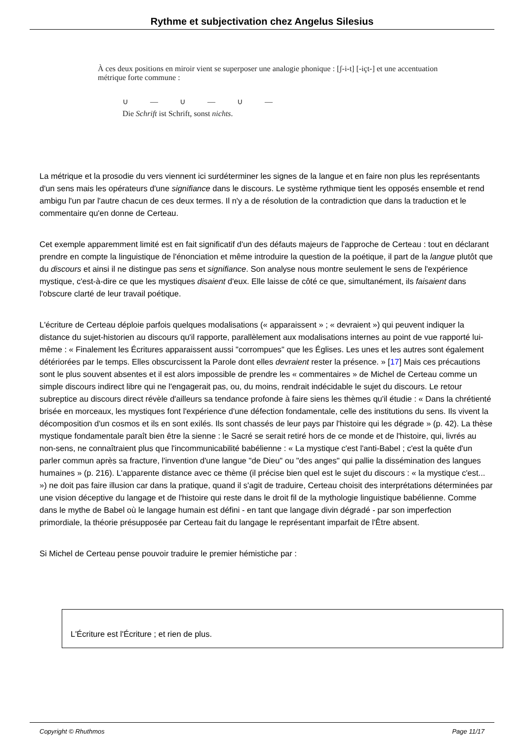Rythme et subjectivation chez Angelus Silesius
À ces deux positions en miroir vient se superposer une analogie phonique : [ʃ-i-t] [-içt-] et une accentuation métrique forte commune :
∪ — ∪ — ∪ —
Die Schrift ist Schrift, sonst nichts.
La métrique et la prosodie du vers viennent ici surdéterminer les signes de la langue et en faire non plus les représentants d'un sens mais les opérateurs d'une signifiance dans le discours. Le système rythmique tient les opposés ensemble et rend ambigu l'un par l'autre chacun de ces deux termes. Il n'y a de résolution de la contradiction que dans la traduction et le commentaire qu'en donne de Certeau.
Cet exemple apparemment limité est en fait significatif d'un des défauts majeurs de l'approche de Certeau : tout en déclarant prendre en compte la linguistique de l'énonciation et même introduire la question de la poétique, il part de la langue plutôt que du discours et ainsi il ne distingue pas sens et signifiance. Son analyse nous montre seulement le sens de l'expérience mystique, c'est-à-dire ce que les mystiques disaient d'eux. Elle laisse de côté ce que, simultanément, ils faisaient dans l'obscure clarté de leur travail poétique.
L'écriture de Certeau déploie parfois quelques modalisations (« apparaissent » ; « devraient ») qui peuvent indiquer la distance du sujet-historien au discours qu'il rapporte, parallèlement aux modalisations internes au point de vue rapporté lui-même : « Finalement les Écritures apparaissent aussi "corrompues" que les Églises. Les unes et les autres sont également détériorées par le temps. Elles obscurcissent la Parole dont elles devraient rester la présence. » [17] Mais ces précautions sont le plus souvent absentes et il est alors impossible de prendre les « commentaires » de Michel de Certeau comme un simple discours indirect libre qui ne l'engagerait pas, ou, du moins, rendrait indécidable le sujet du discours. Le retour subreptice au discours direct révèle d'ailleurs sa tendance profonde à faire siens les thèmes qu'il étudie : « Dans la chrétienté brisée en morceaux, les mystiques font l'expérience d'une défection fondamentale, celle des institutions du sens. Ils vivent la décomposition d'un cosmos et ils en sont exilés. Ils sont chassés de leur pays par l'histoire qui les dégrade » (p. 42). La thèse mystique fondamentale paraît bien être la sienne : le Sacré se serait retiré hors de ce monde et de l'histoire, qui, livrés au non-sens, ne connaîtraient plus que l'incommunicabilité babélienne : « La mystique c'est l'anti-Babel ; c'est la quête d'un parler commun après sa fracture, l'invention d'une langue "de Dieu" ou "des anges" qui pallie la dissémination des langues humaines » (p. 216). L'apparente distance avec ce thème (il précise bien quel est le sujet du discours : « la mystique c'est... ») ne doit pas faire illusion car dans la pratique, quand il s'agit de traduire, Certeau choisit des interprétations déterminées par une vision déceptive du langage et de l'histoire qui reste dans le droit fil de la mythologie linguistique babélienne. Comme dans le mythe de Babel où le langage humain est défini - en tant que langage divin dégradé - par son imperfection primordiale, la théorie présupposée par Certeau fait du langage le représentant imparfait de l'Être absent.
Si Michel de Certeau pense pouvoir traduire le premier hémistiche par :
L'Écriture est l'Écriture ; et rien de plus.
Copyright © Rhuthmos Page 11/17